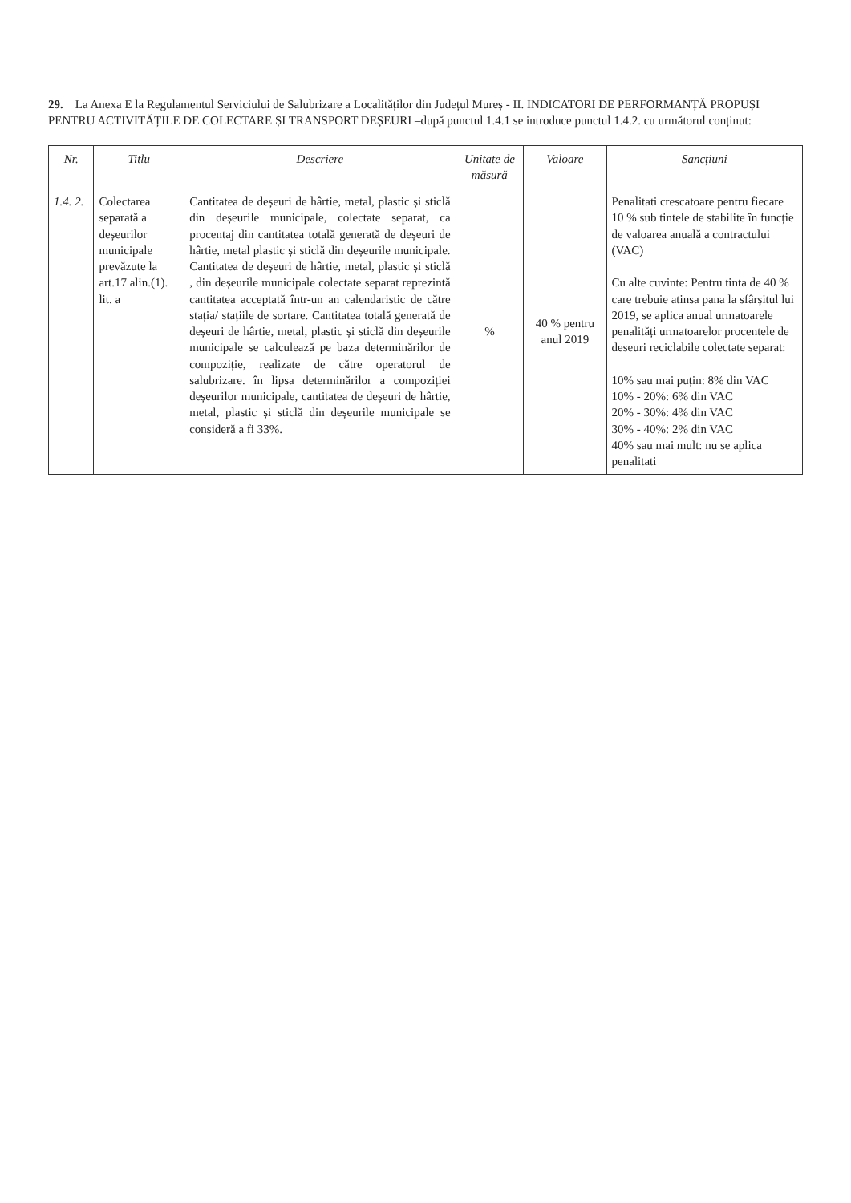29. La Anexa E la Regulamentul Serviciului de Salubrizare a Localităților din Județul Mureș - II. INDICATORI DE PERFORMANȚĂ PROPUȘI PENTRU ACTIVITĂȚILE DE COLECTARE ȘI TRANSPORT DEȘEURI –după punctul 1.4.1 se introduce punctul 1.4.2. cu următorul conținut:
| Nr. | Titlu | Descriere | Unitate de măsură | Valoare | Sancțiuni |
| --- | --- | --- | --- | --- | --- |
| 1.4. 2. | Colectarea separată a deșeurilor municipale prevăzute la art.17 alin.(1). lit. a | Cantitatea de deșeuri de hârtie, metal, plastic și sticlă din deșeurile municipale, colectate separat, ca procentaj din cantitatea totală generată de deșeuri de hârtie, metal plastic și sticlă din deșeurile municipale. Cantitatea de deșeuri de hârtie, metal, plastic și sticlă , din deșeurile municipale colectate separat reprezintă cantitatea acceptată într-un an calendaristic de către stația/ stațiile de sortare. Cantitatea totală generată de deșeuri de hârtie, metal, plastic și sticlă din deșeurile municipale se calculează pe baza determinărilor de compoziție, realizate de către operatorul de salubrizare. în lipsa determinărilor a compoziției deșeurilor municipale, cantitatea de deșeuri de hârtie, metal, plastic și sticlă din deșeurile municipale se consideră a fi 33%. | % | 40 % pentru anul 2019 | Penalitati crescatoare pentru fiecare 10 % sub tintele de stabilite în funcție de valoarea anuală a contractului (VAC) Cu alte cuvinte: Pentru tinta de 40 % care trebuie atinsa pana la sfârșitul lui 2019, se aplica anual urmatoarele penalități urmatoarelor procentele de deseuri reciclabile colectate separat: 10% sau mai puțin: 8% din VAC 10% - 20%: 6% din VAC 20% - 30%: 4% din VAC 30% - 40%: 2% din VAC 40% sau mai mult: nu se aplica penalitati |